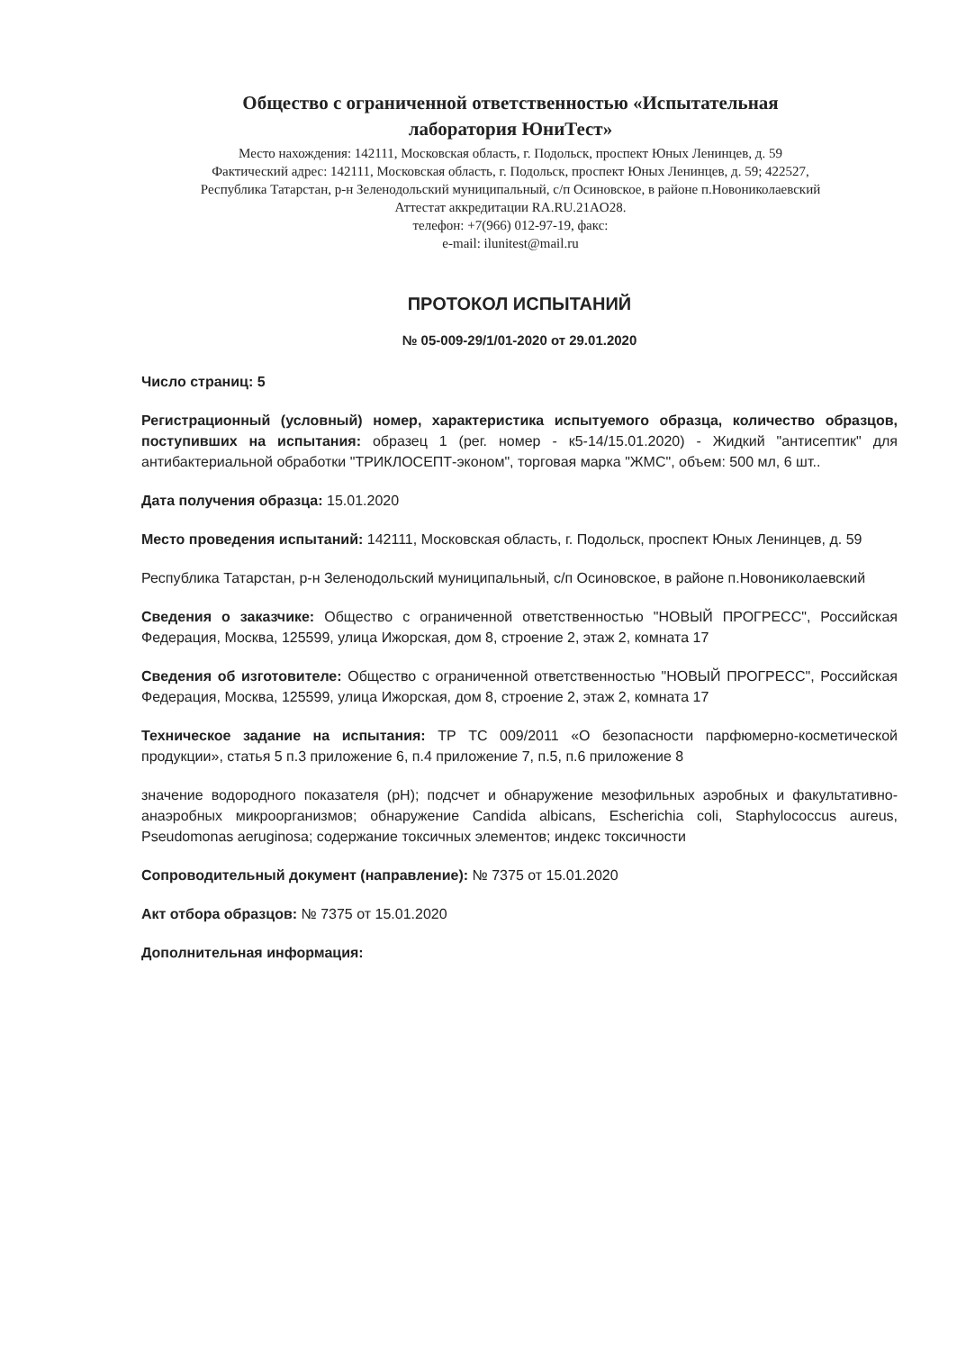Общество с ограниченной ответственностью «Испытательная
лаборатория ЮниТест»
Место нахождения: 142111, Московская область, г. Подольск, проспект Юных Ленинцев, д. 59
Фактический адрес: 142111, Московская область, г. Подольск, проспект Юных Ленинцев, д. 59; 422527,
Республика Татарстан, р-н Зеленодольский муниципальный, с/п Осиновское, в районе п.Новониколаевский
Аттестат аккредитации RA.RU.21AO28.
телефон: +7(966) 012-97-19, факс:
e-mail: ilunitest@mail.ru
ПРОТОКОЛ ИСПЫТАНИЙ
№ 05-009-29/1/01-2020 от 29.01.2020
Число страниц: 5
Регистрационный (условный) номер, характеристика испытуемого образца, количество образцов, поступивших на испытания: образец 1 (рег. номер - к5-14/15.01.2020) - Жидкий "антисептик" для антибактериальной обработки "ТРИКЛОСЕПТ-эконом", торговая марка "ЖМС", объем: 500 мл, 6 шт..
Дата получения образца: 15.01.2020
Место проведения испытаний: 142111, Московская область, г. Подольск, проспект Юных Ленинцев, д. 59
Республика Татарстан, р-н Зеленодольский муниципальный, с/п Осиновское, в районе п.Новониколаевский
Сведения о заказчике: Общество с ограниченной ответственностью "НОВЫЙ ПРОГРЕСС", Российская Федерация, Москва, 125599, улица Ижорская, дом 8, строение 2, этаж 2, комната 17
Сведения об изготовителе: Общество с ограниченной ответственностью "НОВЫЙ ПРОГРЕСС", Российская Федерация, Москва, 125599, улица Ижорская, дом 8, строение 2, этаж 2, комната 17
Техническое задание на испытания: ТР ТС 009/2011 «О безопасности парфюмерно-косметической продукции», статья 5 п.3 приложение 6, п.4 приложение 7, п.5, п.6 приложение 8
значение водородного показателя (pH); подсчет и обнаружение мезофильных аэробных и факультативно-анаэробных микроорганизмов; обнаружение Candida albicans, Escherichia coli, Staphylococcus aureus, Pseudomonas aeruginosa; содержание токсичных элементов; индекс токсичности
Сопроводительный документ (направление): № 7375 от 15.01.2020
Акт отбора образцов: № 7375 от 15.01.2020
Дополнительная информация: